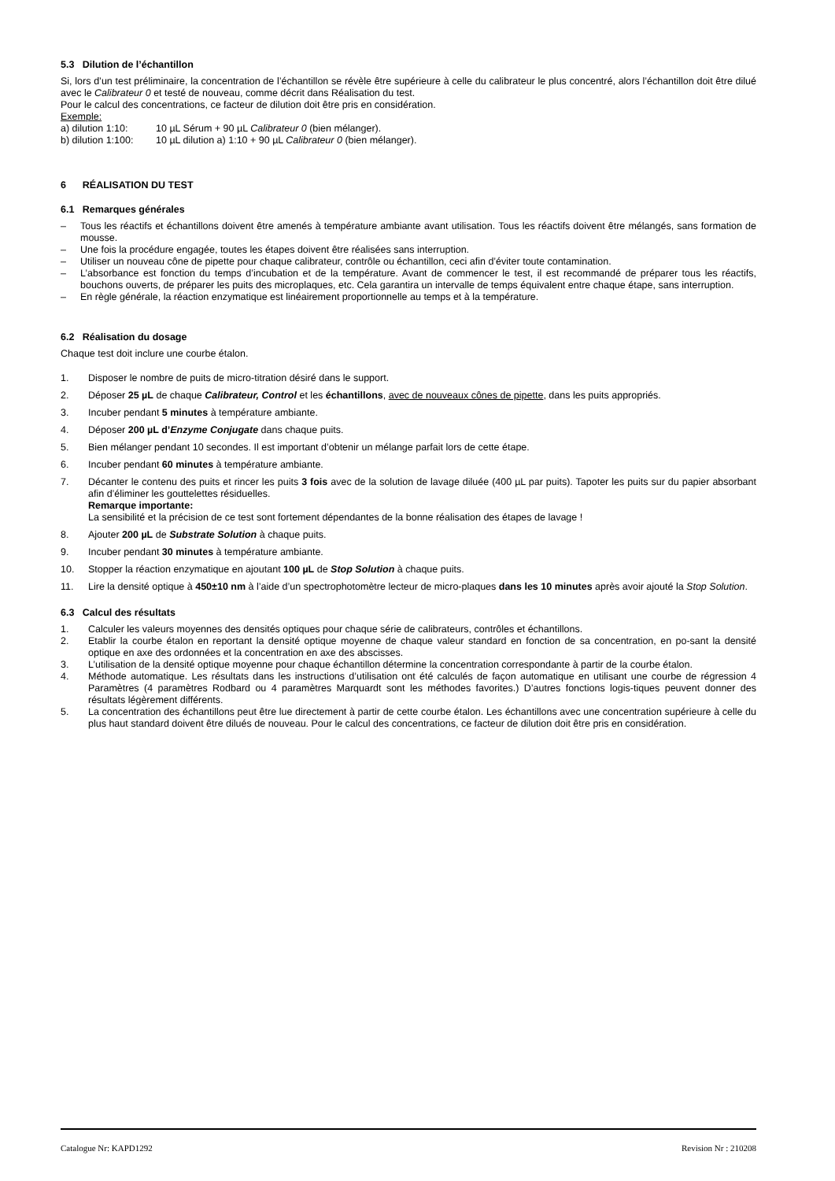5.3 Dilution de l’échantillon
Si, lors d’un test préliminaire, la concentration de l’échantillon se révèle être supérieure à celle du calibrateur le plus concentré, alors l’échantillon doit être dilué avec le Calibrateur 0 et testé de nouveau, comme décrit dans Réalisation du test.
Pour le calcul des concentrations, ce facteur de dilution doit être pris en considération.
Exemple:
a) dilution 1:10: 10 µL Sérum + 90 µL Calibrateur 0 (bien mélanger).
b) dilution 1:100: 10 µL dilution a) 1:10 + 90 µL Calibrateur 0 (bien mélanger).
6 RÉALISATION DU TEST
6.1 Remarques générales
– Tous les réactifs et échantillons doivent être amenés à température ambiante avant utilisation. Tous les réactifs doivent être mélangés, sans formation de mousse.
– Une fois la procédure engagée, toutes les étapes doivent être réalisées sans interruption.
– Utiliser un nouveau cône de pipette pour chaque calibrateur, contrôle ou échantillon, ceci afin d’éviter toute contamination.
– L’absorbance est fonction du temps d’incubation et de la température. Avant de commencer le test, il est recommandé de préparer tous les réactifs, bouchons ouverts, de préparer les puits des microplaques, etc. Cela garantira un intervalle de temps équivalent entre chaque étape, sans interruption.
– En règle générale, la réaction enzymatique est linéairement proportionnelle au temps et à la température.
6.2 Réalisation du dosage
Chaque test doit inclure une courbe étalon.
1. Disposer le nombre de puits de micro-titration désiré dans le support.
2. Déposer 25 µL de chaque Calibrateur, Control et les échantillons, avec de nouveaux cônes de pipette, dans les puits appropriés.
3. Incuber pendant 5 minutes à température ambiante.
4. Déposer 200 µL d’Enzyme Conjugate dans chaque puits.
5. Bien mélanger pendant 10 secondes. Il est important d’obtenir un mélange parfait lors de cette étape.
6. Incuber pendant 60 minutes à température ambiante.
7. Décanter le contenu des puits et rincer les puits 3 fois avec de la solution de lavage diluée (400 µL par puits). Tapoter les puits sur du papier absorbant afin d’éliminer les gouttelettes résiduelles.
Remarque importante:
La sensibilité et la précision de ce test sont fortement dépendantes de la bonne réalisation des étapes de lavage !
8. Ajouter 200 µL de Substrate Solution à chaque puits.
9. Incuber pendant 30 minutes à température ambiante.
10. Stopper la réaction enzymatique en ajoutant 100 µL de Stop Solution à chaque puits.
11. Lire la densité optique à 450±10 nm à l’aide d’un spectrophotomètre lecteur de micro-plaques dans les 10 minutes après avoir ajouté la Stop Solution.
6.3 Calcul des résultats
1. Calculer les valeurs moyennes des densités optiques pour chaque série de calibrateurs, contrôles et échantillons.
2. Etablir la courbe étalon en reportant la densité optique moyenne de chaque valeur standard en fonction de sa concentration, en po-sant la densité optique en axe des ordonnées et la concentration en axe des abscisses.
3. L’utilisation de la densité optique moyenne pour chaque échantillon détermine la concentration correspondante à partir de la courbe étalon.
4. Méthode automatique. Les résultats dans les instructions d’utilisation ont été calculés de façon automatique en utilisant une courbe de régression 4 Paramètres (4 paramètres Rodbard ou 4 paramètres Marquardt sont les méthodes favorites.) D’autres fonctions logis-tiques peuvent donner des résultats légèrement différents.
5. La concentration des échantillons peut être lue directement à partir de cette courbe étalon. Les échantillons avec une concentration supérieure à celle du plus haut standard doivent être dilués de nouveau. Pour le calcul des concentrations, ce facteur de dilution doit être pris en considération.
Catalogue Nr: KAPD1292 Revision Nr : 210208